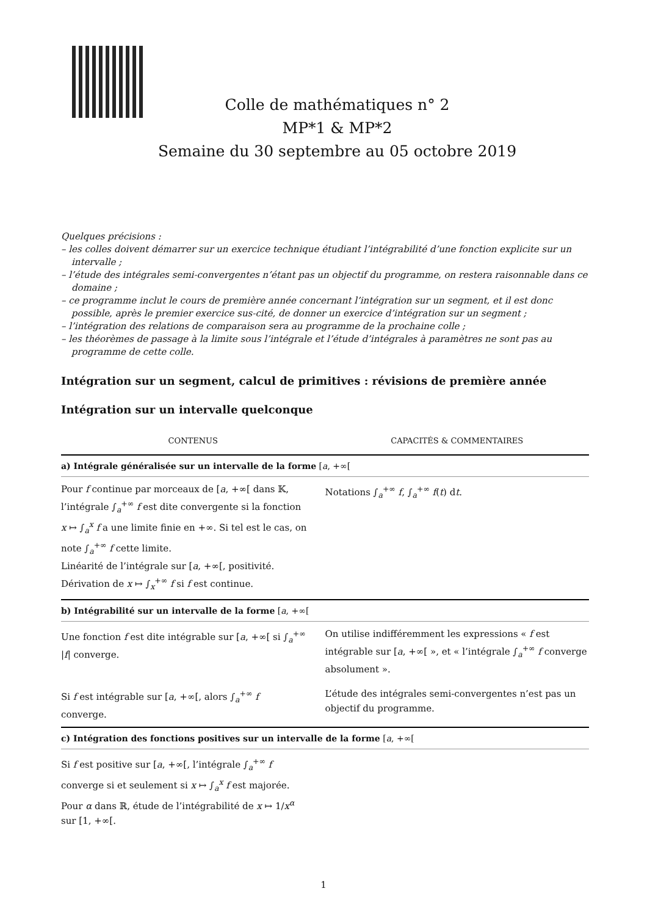Colle de mathématiques n° 2
MP*1 & MP*2
Semaine du 30 septembre au 05 octobre 2019
Quelques précisions :
– les colles doivent démarrer sur un exercice technique étudiant l’intégrabilité d’une fonction explicite sur un intervalle ;
– l’étude des intégrales semi-convergentes n’étant pas un objectif du programme, on restera raisonnable dans ce domaine ;
– ce programme inclut le cours de première année concernant l’intégration sur un segment, et il est donc possible, après le premier exercice sus-cité, de donner un exercice d’intégration sur un segment ;
– l’intégration des relations de comparaison sera au programme de la prochaine colle ;
– les théorèmes de passage à la limite sous l’intégrale et l’étude d’intégrales à paramètres ne sont pas au programme de cette colle.
Intégration sur un segment, calcul de primitives : révisions de première année
Intégration sur un intervalle quelconque
| CONTENUS | CAPACITÉS & COMMENTAIRES |
| --- | --- |
| a) Intégrale généralisée sur un intervalle de la forme [ a , +∞[ | |
| Pour f continue par morceaux de [ a , +∞[ dans 𝕂, l’intégrale ∫<sub>a</sub><sup>+∞</sup> f est dite convergente si la fonction x ↦ ∫<sub>a</sub><sup>x</sup> f a une limite finie en +∞. Si tel est le cas, on note ∫<sub>a</sub><sup>+∞</sup> f cette limite. Linéarité de l’intégrale sur [ a , +∞[, positivité. Dérivation de x ↦ ∫<sub>x</sub><sup>+∞</sup> f si f est continue. | Notations ∫<sub>a</sub><sup>+∞</sup> f , ∫<sub>a</sub><sup>+∞</sup> f ( t ) d t . |
| b) Intégrabilité sur un intervalle de la forme [ a , +∞[ | |
| Une fonction f est dite intégrable sur [ a , +∞[ si ∫<sub>a</sub><sup>+∞</sup> / f / converge. | On utilise indifféremment les expressions « f est intégrable sur [ a , +∞[ », et « l’intégrale ∫<sub>a</sub><sup>+∞</sup> f converge absolument ». |
| Si f est intégrable sur [ a , +∞[, alors ∫<sub>a</sub><sup>+∞</sup> f converge. | L’étude des intégrales semi-convergentes n’est pas un objectif du programme. |
| c) Intégration des fonctions positives sur un intervalle de la forme [ a , +∞[ | |
| Si f est positive sur [ a , +∞[, l’intégrale ∫<sub>a</sub><sup>+∞</sup> f converge si et seulement si x ↦ ∫<sub>a</sub><sup>x</sup> f est majorée. Pour α dans ℝ, étude de l’intégrabilité de x ↦ 1/ x<sup>α</sup> sur [1, +∞[. | |
1